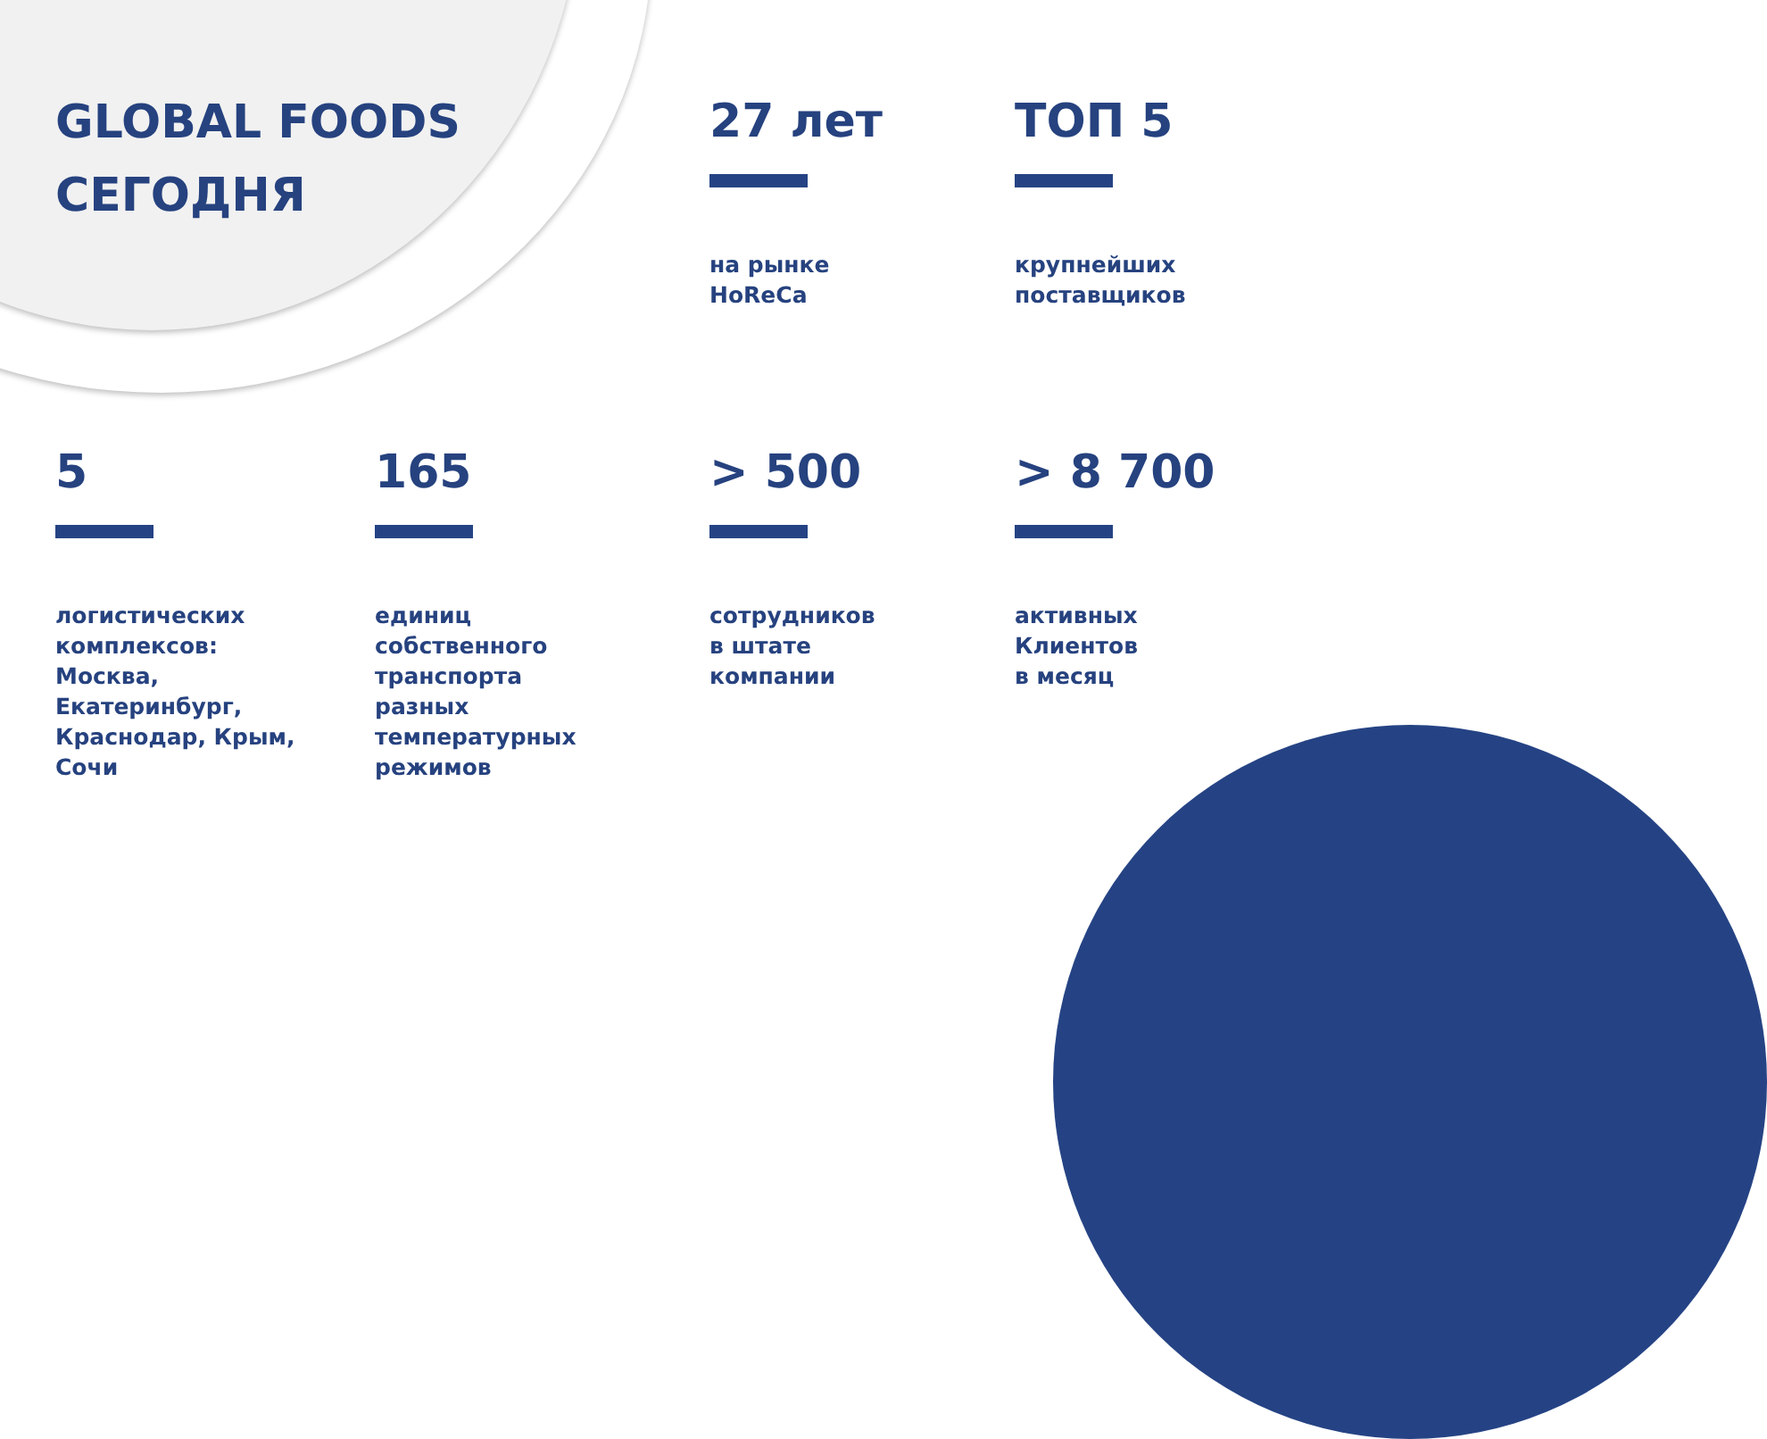GLOBAL FOODS
СЕГОДНЯ
27 лет
на рынке
HoReCa
ТОП 5
крупнейших
поставщиков
5
логистических
комплексов:
Москва,
Екатеринбург,
Краснодар, Крым,
Сочи
165
единиц
собственного
транспорта
разных
температурных
режимов
> 500
сотрудников
в штате
компании
> 8 700
активных
Клиентов
в месяц